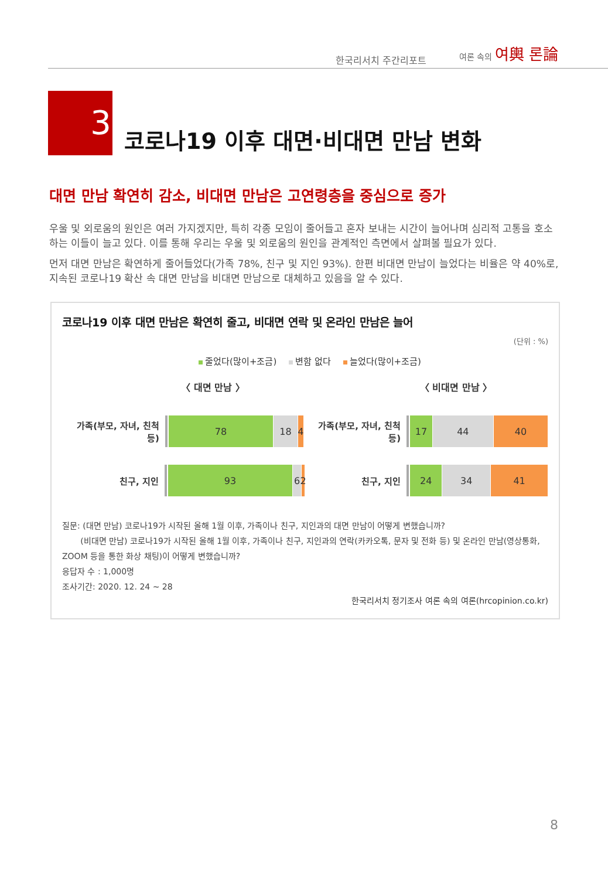한국리서치 주간리포트
여론 속의 여輿 론論
3
코로나19 이후 대면·비대면 만남 변화
대면 만남 확연히 감소, 비대면 만남은 고연령층을 중심으로 증가
우울 및 외로움의 원인은 여러 가지겠지만, 특히 각종 모임이 줄어들고 혼자 보내는 시간이 늘어나며 심리적 고통을 호소하는 이들이 늘고 있다. 이를 통해 우리는 우울 및 외로움의 원인을 관계적인 측면에서 살펴볼 필요가 있다.
먼저 대면 만남은 확연하게 줄어들었다(가족 78%, 친구 및 지인 93%). 한편 비대면 만남이 늘었다는 비율은 약 40%로, 지속된 코로나19 확산 속 대면 만남을 비대면 만남으로 대체하고 있음을 알 수 있다.
코로나19 이후 대면 만남은 확연히 줄고, 비대면 연락 및 온라인 만남은 늘어
(단위 : %)
줄었다(많이+조금) 변함 없다 늘었다(많이+조금)
〈 대면 만남 〉
가족(부모, 자녀, 친척 등)
78 18 4
친구, 지인
93 6 2
〈 비대면 만남 〉
가족(부모, 자녀, 친척 등)
17 44 40
친구, 지인
24 34 41
질문: (대면 만남) 코로나19가 시작된 올해 1월 이후, 가족이나 친구, 지인과의 대면 만남이 어떻게 변했습니까?
(비대면 만남) 코로나19가 시작된 올해 1월 이후, 가족이나 친구, 지인과의 연락(카카오톡, 문자 및 전화 등) 및 온라인 만남(영상통화, ZOOM 등을 통한 화상 채팅)이 어떻게 변했습니까?
응답자 수 : 1,000명
조사기간: 2020. 12. 24 ~ 28
한국리서치 정기조사 여론 속의 여론(hrcopinion.co.kr)
8